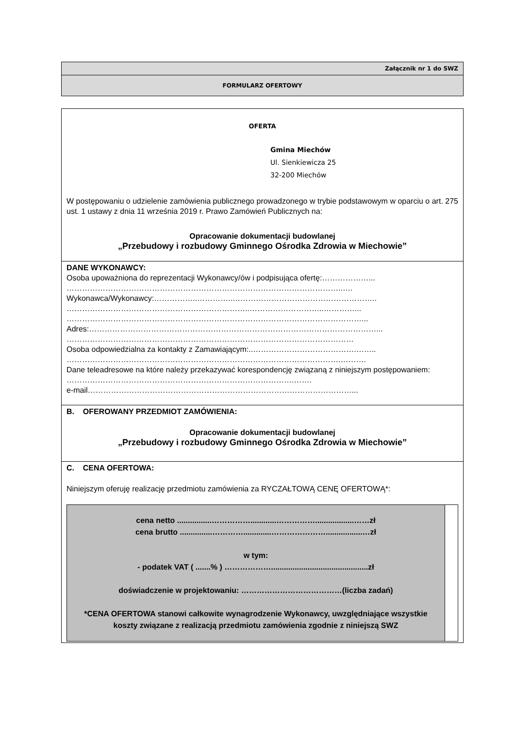| Załącznik nr 1 do SWZ |
| FORMULARZ OFERTOWY |
| OFERTA Gmina Miechów Ul. Sienkiewicza 25 32-200 Miechów W postępowaniu o udzielenie zamówienia publicznego prowadzonego w trybie podstawowym w oparciu o art. 275 ust. 1 ustawy z dnia 11 września 2019 r. Prawo Zamówień Publicznych na: Opracowanie dokumentacji budowlanej „Przebudowy i rozbudowy Gminnego Ośrodka Zdrowia w Miechowie” |
| DANE WYKONAWCY: Osoba upoważniona do reprezentacji Wykonawcy/ów i podpisująca ofertę:………………... ……………………………………………………………………………………………..…. Wykonawca/Wykonawcy:……………..…………..……………………………………………….. ……………………………………………………………..………………………..…………... ……………………………………………………………………………………………………... Adres:…………………………………………………………………………………………………... ………………………………………………………………………………………………… Osoba odpowiedzialna za kontakty z Zamawiającym:..………………………………….…….. …………………………………………………………………………………………….………. Dane teleadresowe na które należy przekazywać korespondencję związaną z niniejszym postępowaniem: …………………………………………………………………………….……. e-mail…………………………………………………………………………………………... |
| B. OFEROWANY PRZEDMIOT ZAMÓWIENIA: Opracowanie dokumentacji budowlanej „Przebudowy i rozbudowy Gminnego Ośrodka Zdrowia w Miechowie” |
| C. CENA OFERTOWA: Niniejszym oferuję realizację przedmiotu zamówienia za RYCZAŁTOWĄ CENĘ OFERTOWĄ*: cena netto ................……………............……………..................……zł cena brutto ...............………….............………………….................…zł w tym: - podatek VAT ( .......% ) ……………….............................................zł doświadczenie w projektowaniu: …………………………………(liczba zadań) *CENA OFERTOWA stanowi całkowite wynagrodzenie Wykonawcy, uwzględniające wszystkie koszty związane z realizacją przedmiotu zamówienia zgodnie z niniejszą SWZ |